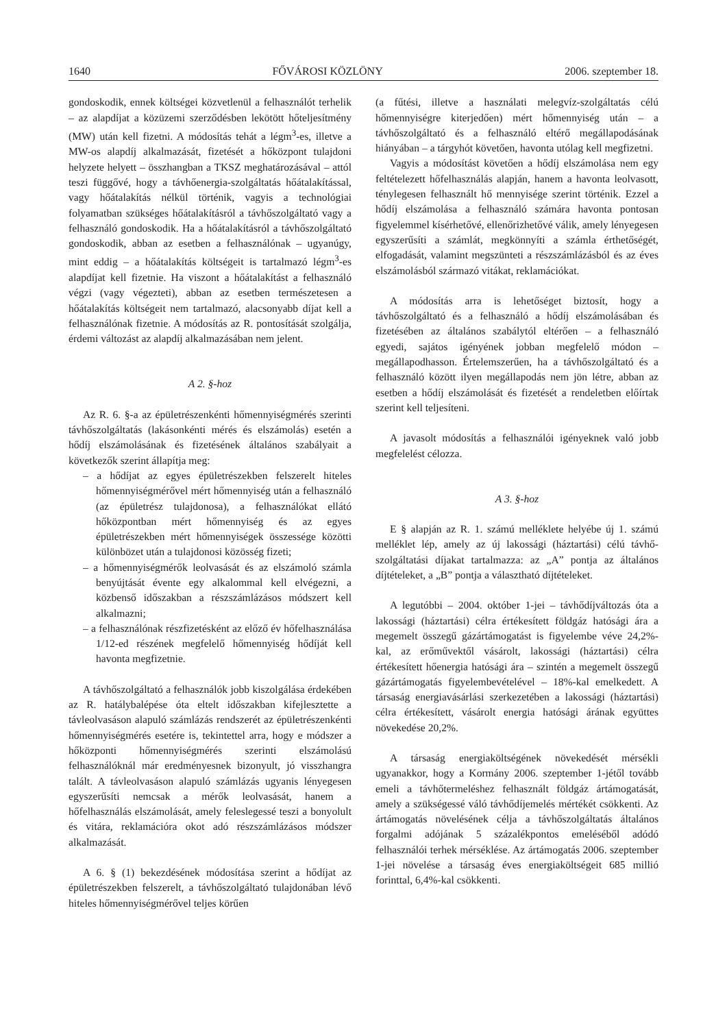1640 FŐVÁROSI KÖZLÖNY 2006. szeptember 18.
gondoskodik, ennek költségei közvetlenül a felhasználót terhelik – az alapdíjat a közüzemi szerződésben lekötött hőteljesítmény (MW) után kell fizetni. A módosítás tehát a légm<sup>3</sup>-es, illetve a MW-os alapdíj alkalmazását, fizetését a hőközpont tulajdoni helyzete helyett – összhangban a TKSZ meghatározásával – attól teszi függővé, hogy a távhőenergia-szolgáltatás hőátalakítással, vagy hőátalakítás nélkül történik, vagyis a technológiai folyamatban szükséges hőátalakításról a távhőszolgáltató vagy a felhasználó gondoskodik. Ha a hőátalakításról a távhőszolgáltató gondoskodik, abban az esetben a felhasználónak – ugyanúgy, mint eddig – a hőátalakítás költségeit is tartalmazó légm<sup>3</sup>-es alapdíjat kell fizetnie. Ha viszont a hőátalakítást a felhasználó végzi (vagy végezteti), abban az esetben természetesen a hőátalakítás költségeit nem tartalmazó, alacsonyabb díjat kell a felhasználónak fizetnie. A módosítás az R. pontosítását szolgálja, érdemi változást az alapdíj alkalmazásában nem jelent.
A 2. §-hoz
Az R. 6. §-a az épületrészenkénti hőmennyiségmérés szerinti távhőszolgáltatás (lakásonkénti mérés és elszámolás) esetén a hődíj elszámolásának és fizetésének általános szabályait a következők szerint állapítja meg:
– a hődíjat az egyes épületrészekben felszerelt hiteles hőmennyiségmérővel mért hőmennyiség után a felhasználó (az épületrész tulajdonosa), a felhasználókat ellátó hőközpontban mért hőmennyiség és az egyes épületrészekben mért hőmennyiségek összessége közötti különbözet után a tulajdonosi közösség fizeti;
– a hőmennyiségmérők leolvasását és az elszámoló számla benyújtását évente egy alkalommal kell elvégezni, a közbenső időszakban a részszámlázásos módszert kell alkalmazni;
– a felhasználónak részfizetésként az előző év hőfelhasználása 1/12-ed részének megfelelő hőmennyiség hődíját kell havonta megfizetnie.
A távhőszolgáltató a felhasználók jobb kiszolgálása érdekében az R. hatálybalépése óta eltelt időszakban kifejlesztette a távleolvasáson alapuló számlázás rendszerét az épületrészenkénti hőmennyiségmérés esetére is, tekintettel arra, hogy e módszer a hőközponti hőmennyiségmérés szerinti elszámolású felhasználóknál már eredményesnek bizonyult, jó visszhangra talált. A távleolvasáson alapuló számlázás ugyanis lényegesen egyszerűsíti nemcsak a mérők leolvasását, hanem a hőfelhasználás elszámolását, amely feleslegessé teszi a bonyolult és vitára, reklamációra okot adó részszámlázásos módszer alkalmazását.
A 6. § (1) bekezdésének módosítása szerint a hődíjat az épületrészekben felszerelt, a távhőszolgáltató tulajdonában lévő hiteles hőmennyiségmérővel teljes körűen
(a fűtési, illetve a használati melegvíz-szolgáltatás célú hőmennyiségre kiterjedően) mért hőmennyiség után – a távhőszolgáltató és a felhasználó eltérő megállapodásának hiányában – a tárgyhót követően, havonta utólag kell megfizetni.
Vagyis a módosítást követően a hődíj elszámolása nem egy feltételezett hőfelhasználás alapján, hanem a havonta leolvasott, ténylegesen felhasznált hő mennyisége szerint történik. Ezzel a hődíj elszámolása a felhasználó számára havonta pontosan figyelemmel kísérhetővé, ellenőrizhetővé válik, amely lényegesen egyszerűsíti a számlát, megkönnyíti a számla érthetőségét, elfogadását, valamint megszünteti a részszámlázásból és az éves elszámolásból származó vitákat, reklamációkat.
A módosítás arra is lehetőséget biztosít, hogy a távhőszolgáltató és a felhasználó a hődíj elszámolásában és fizetésében az általános szabálytól eltérően – a felhasználó egyedi, sajátos igényének jobban megfelelő módon – megállapodhasson. Értelemszerűen, ha a távhőszolgáltató és a felhasználó között ilyen megállapodás nem jön létre, abban az esetben a hődíj elszámolását és fizetését a rendeletben előírtak szerint kell teljesíteni.
A javasolt módosítás a felhasználói igényeknek való jobb megfelelést célozza.
A 3. §-hoz
E § alapján az R. 1. számú melléklete helyébe új 1. számú melléklet lép, amely az új lakossági (háztartási) célú távhő-szolgáltatási díjakat tartalmazza: az „A” pontja az általános díjtételeket, a „B” pontja a választható díjtételeket.
A legutóbbi – 2004. október 1-jei – távhődíjváltozás óta a lakossági (háztartási) célra értékesített földgáz hatósági ára a megemelt összegű gázártámogatást is figyelembe véve 24,2%-kal, az erőművektől vásárolt, lakossági (háztartási) célra értékesített hőenergia hatósági ára – szintén a megemelt összegű gázártámogatás figyelembevételével – 18%-kal emelkedett. A társaság energiavásárlási szerkezetében a lakossági (háztartási) célra értékesített, vásárolt energia hatósági árának együttes növekedése 20,2%.
A társaság energiaköltségének növekedését mérsékli ugyanakkor, hogy a Kormány 2006. szeptember 1-jétől tovább emeli a távhőtermeléshez felhasznált földgáz ártámogatását, amely a szükségessé váló távhődíjemelés mértékét csökkenti. Az ártámogatás növelésének célja a távhőszolgáltatás általános forgalmi adójának 5 százalékpontos emeléséből adódó felhasználói terhek mérséklése. Az ártámogatás 2006. szeptember 1-jei növelése a társaság éves energiaköltségeit 685 millió forinttal, 6,4%-kal csökkenti.